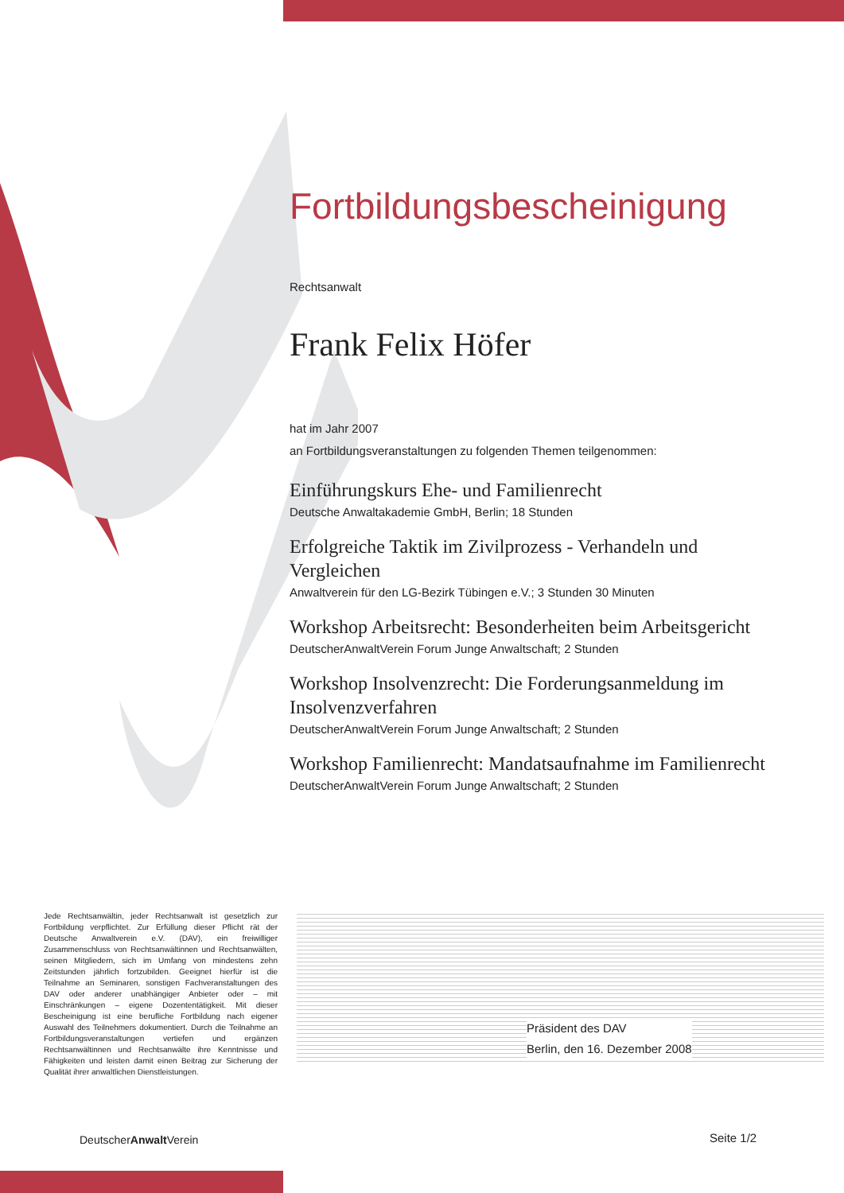Fortbildungsbescheinigung
Rechtsanwalt
Frank Felix Höfer
hat im Jahr 2007
an Fortbildungsveranstaltungen zu folgenden Themen teilgenommen:
Einführungskurs Ehe- und Familienrecht
Deutsche Anwaltakademie GmbH, Berlin; 18 Stunden
Erfolgreiche Taktik im Zivilprozess - Verhandeln und Vergleichen
Anwaltverein für den LG-Bezirk Tübingen e.V.; 3 Stunden 30 Minuten
Workshop Arbeitsrecht: Besonderheiten beim Arbeitsgericht
DeutscherAnwaltVerein Forum Junge Anwaltschaft; 2 Stunden
Workshop Insolvenzrecht: Die Forderungsanmeldung im Insolvenzverfahren
DeutscherAnwaltVerein Forum Junge Anwaltschaft; 2 Stunden
Workshop Familienrecht: Mandatsaufnahme im Familienrecht
DeutscherAnwaltVerein Forum Junge Anwaltschaft; 2 Stunden
Jede Rechtsanwältin, jeder Rechtsanwalt ist gesetzlich zur Fortbildung verpflichtet. Zur Erfüllung dieser Pflicht rät der Deutsche Anwaltverein e.V. (DAV), ein freiwilliger Zusammenschluss von Rechtsanwältinnen und Rechtsanwälten, seinen Mitgliedern, sich im Umfang von mindestens zehn Zeitstunden jährlich fortzubilden. Geeignet hierfür ist die Teilnahme an Seminaren, sonstigen Fachveranstaltungen des DAV oder anderer unabhängiger Anbieter oder – mit Einschränkungen – eigene Dozententätigkeit. Mit dieser Bescheinigung ist eine berufliche Fortbildung nach eigener Auswahl des Teilnehmers dokumentiert. Durch die Teilnahme an Fortbildungsveranstaltungen vertiefen und ergänzen Rechtsanwältinnen und Rechtsanwälte ihre Kenntnisse und Fähigkeiten und leisten damit einen Beitrag zur Sicherung der Qualität ihrer anwaltlichen Dienstleistungen.
Präsident des DAV
Berlin, den 16. Dezember 2008
DeutscherAnwalt Verein Seite 1/2